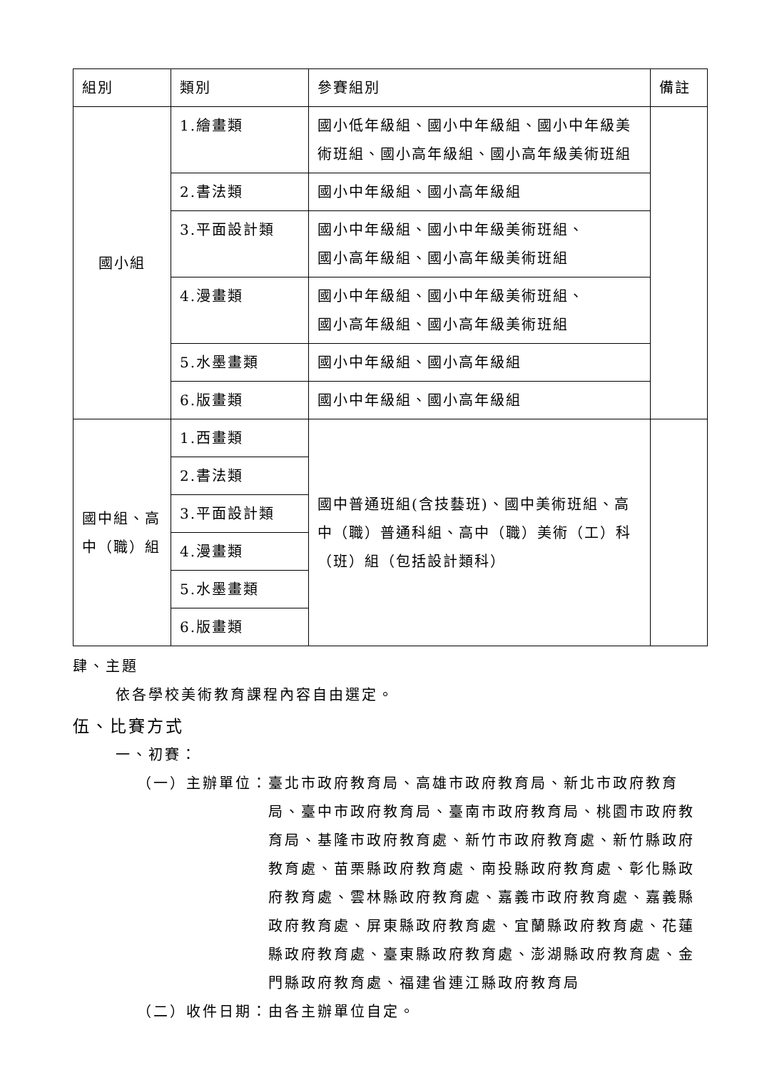| 組別 | 類別 | 參賽組別 | 備註 |
| --- | --- | --- | --- |
| 國小組 | 1.繪畫類 | 國小低年級組、國小中年級組、國小中年級美術班組、國小高年級組、國小高年級美術班組 | |
| | 2.書法類 | 國小中年級組、國小高年級組 | |
| | 3.平面設計類 | 國小中年級組、國小中年級美術班組、 國小高年級組、國小高年級美術班組 | |
| | 4.漫畫類 | 國小中年級組、國小中年級美術班組、 國小高年級組、國小高年級美術班組 | |
| | 5.水墨畫類 | 國小中年級組、國小高年級組 | |
| | 6.版畫類 | 國小中年級組、國小高年級組 | |
| 國中組、高中（職）組 | 1.西畫類 | 國中普通班組(含技藝班)、國中美術班組、高中（職）普通科組、高中（職）美術（工）科（班）組（包括設計類科） | |
| | 2.書法類 | | |
| | 3.平面設計類 | | |
| | 4.漫畫類 | | |
| | 5.水墨畫類 | | |
| | 6.版畫類 | | |
肆、主題
依各學校美術教育課程內容自由選定。
伍、比賽方式
一、初賽：
（一）主辦單位： 臺北市政府教育局、高雄市政府教育局、新北市政府教育局、臺中市政府教育局、臺南市政府教育局、桃園市政府教育局、基隆市政府教育處、新竹市政府教育處、新竹縣政府教育處、苗栗縣政府教育處、南投縣政府教育處、彰化縣政府教育處、雲林縣政府教育處、嘉義市政府教育處、嘉義縣政府教育處、屏東縣政府教育處、宜蘭縣政府教育處、花蓮縣政府教育處、臺東縣政府教育處、澎湖縣政府教育處、金門縣政府教育處、福建省連江縣政府教育局
（二）收件日期：由各主辦單位自定。